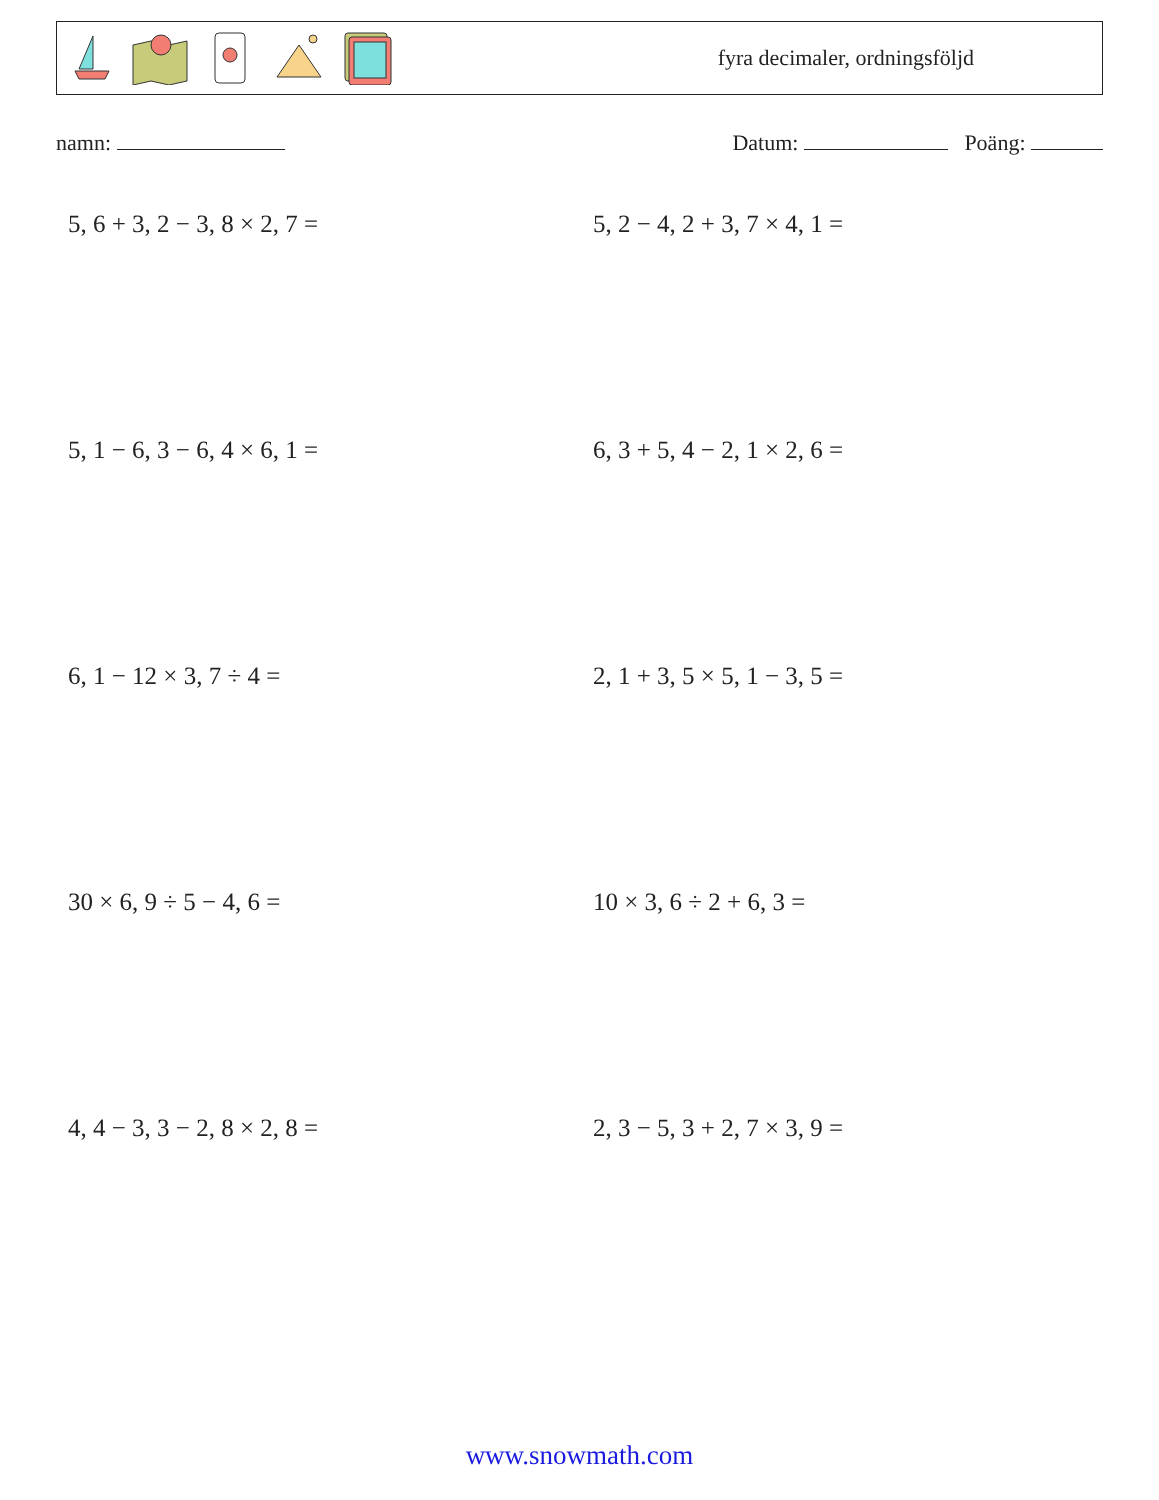fyra decimaler, ordningsföljd
namn: Datum: Poäng:
5, 6 + 3, 2 − 3, 8 × 2, 7 =
5, 2 − 4, 2 + 3, 7 × 4, 1 =
5, 1 − 6, 3 − 6, 4 × 6, 1 =
6, 3 + 5, 4 − 2, 1 × 2, 6 =
6, 1 − 12 × 3, 7 ÷ 4 =
2, 1 + 3, 5 × 5, 1 − 3, 5 =
30 × 6, 9 ÷ 5 − 4, 6 =
10 × 3, 6 ÷ 2 + 6, 3 =
4, 4 − 3, 3 − 2, 8 × 2, 8 =
2, 3 − 5, 3 + 2, 7 × 3, 9 =
www.snowmath.com